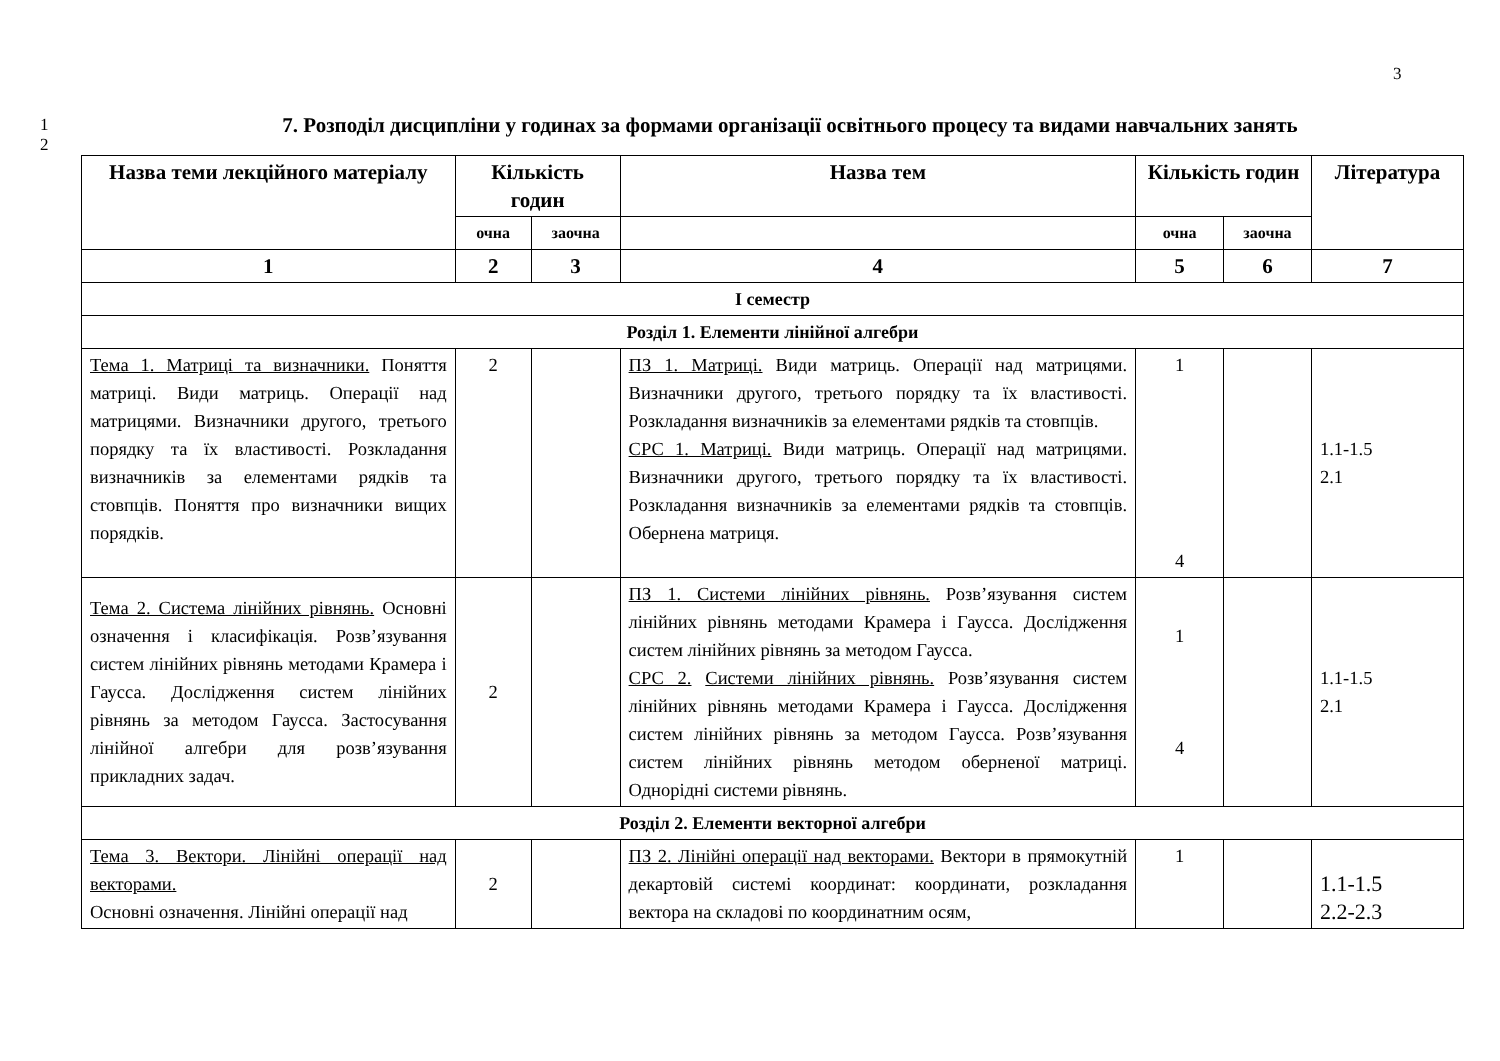3
1
2
7. Розподіл дисципліни у годинах за формами організації освітнього процесу та видами навчальних занять
| Назва теми лекційного матеріалу | Кількість годин | | Назва тем | Кількість годин | | Література |
| --- | --- | --- | --- | --- | --- | --- |
| | очна | заочна | | очна | заочна | |
| 1 | 2 | 3 | 4 | 5 | 6 | 7 |
| І семестр | | | | | | |
| Розділ 1. Елементи лінійної алгебри | | | | | | |
| Тема 1. Матриці та визначники. Поняття матриці. Види матриць. Операції над матрицями. Визначники другого, третього порядку та їх властивості. Розкладання визначників за елементами рядків та стовпців. Поняття про визначники вищих порядків. | 2 | | ПЗ 1. Матриці. Види матриць. Операції над матрицями. Визначники другого, третього порядку та їх властивості. Розкладання визначників за елементами рядків та стовпців. СРС 1. Матриці. Види матриць. Операції над матрицями. Визначники другого, третього порядку та їх властивості. Розкладання визначників за елементами рядків та стовпців. Обернена матриця. | 1 4 | | 1.1-1.5 2.1 |
| Тема 2. Система лінійних рівнянь. Основні означення і класифікація. Розв’язування систем лінійних рівнянь методами Крамера і Гаусса. Дослідження систем лінійних рівнянь за методом Гаусса. Застосування лінійної алгебри для розв’язування прикладних задач. | 2 | | ПЗ 1. Системи лінійних рівнянь. Розв’язування систем лінійних рівнянь методами Крамера і Гаусса. Дослідження систем лінійних рівнянь за методом Гаусса. СРС 2. Системи лінійних рівнянь. Розв’язування систем лінійних рівнянь методами Крамера і Гаусса. Дослідження систем лінійних рівнянь за методом Гаусса. Розв’язування систем лінійних рівнянь методом оберненої матриці. Однорідні системи рівнянь. | 1 4 | | 1.1-1.5 2.1 |
| Розділ 2. Елементи векторної алгебри | | | | | | |
| Тема 3. Вектори. Лінійні операції над векторами. Основні означення. Лінійні операції над | 2 | | ПЗ 2. Лінійні операції над векторами. Вектори в прямокутній декартовій системі координат: координати, розкладання вектора на складові по координатним осям, | 1 | | 1.1-1.5 2.2-2.3 |